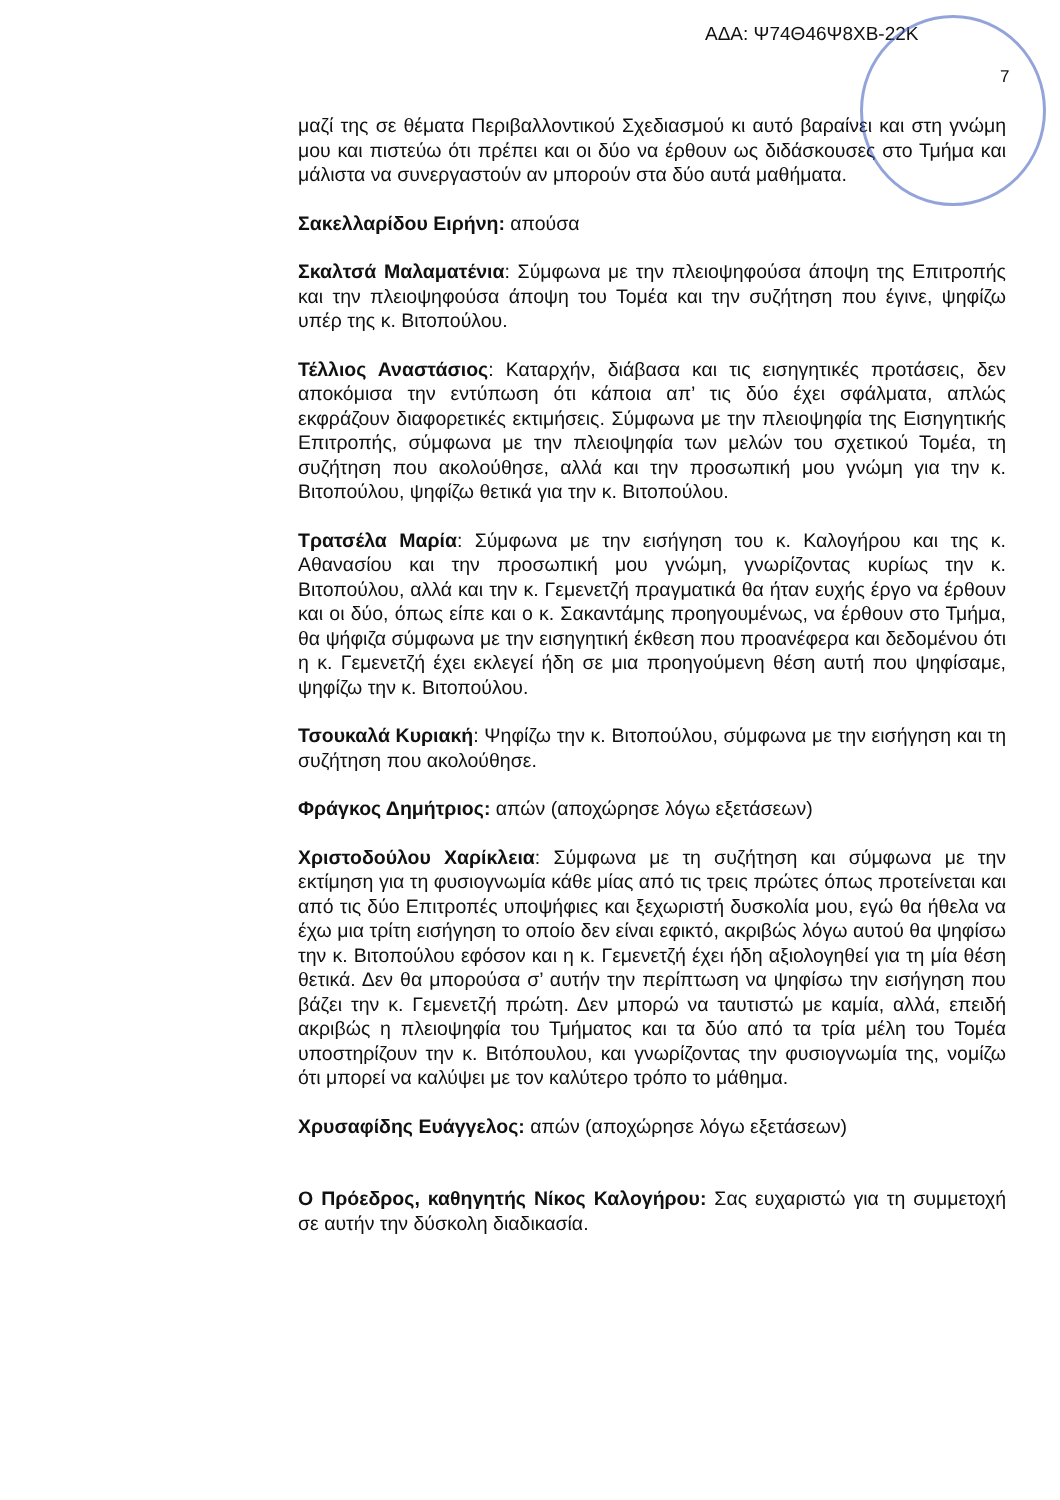ΑΔΑ: Ψ74Θ46Ψ8ΧΒ-22Κ
7
μαζί της σε θέματα Περιβαλλοντικού Σχεδιασμού κι αυτό βαραίνει και στη γνώμη μου και πιστεύω ότι πρέπει και οι δύο να έρθουν ως διδάσκουσες στο Τμήμα και μάλιστα να συνεργαστούν αν μπορούν στα δύο αυτά μαθήματα.
Σακελλαρίδου Ειρήνη: απούσα
Σκαλτσά Μαλαματένια: Σύμφωνα με την πλειοψηφούσα άποψη της Επιτροπής και την πλειοψηφούσα άποψη του Τομέα και την συζήτηση που έγινε, ψηφίζω υπέρ της κ. Βιτοπούλου.
Τέλλιος Αναστάσιος: Καταρχήν, διάβασα και τις εισηγητικές προτάσεις, δεν αποκόμισα την εντύπωση ότι κάποια απ’ τις δύο έχει σφάλματα, απλώς εκφράζουν διαφορετικές εκτιμήσεις. Σύμφωνα με την πλειοψηφία της Εισηγητικής Επιτροπής, σύμφωνα με την πλειοψηφία των μελών του σχετικού Τομέα, τη συζήτηση που ακολούθησε, αλλά και την προσωπική μου γνώμη για την κ. Βιτοπούλου, ψηφίζω θετικά για την κ. Βιτοπούλου.
Τρατσέλα Μαρία: Σύμφωνα με την εισήγηση του κ. Καλογήρου και της κ. Αθανασίου και την προσωπική μου γνώμη, γνωρίζοντας κυρίως την κ. Βιτοπούλου, αλλά και την κ. Γεμενετζή πραγματικά θα ήταν ευχής έργο να έρθουν και οι δύο, όπως είπε και ο κ. Σακαντάμης προηγουμένως, να έρθουν στο Τμήμα, θα ψήφιζα σύμφωνα με την εισηγητική έκθεση που προανέφερα και δεδομένου ότι η κ. Γεμενετζή έχει εκλεγεί ήδη σε μια προηγούμενη θέση αυτή που ψηφίσαμε, ψηφίζω την κ. Βιτοπούλου.
Τσουκαλά Κυριακή: Ψηφίζω την κ. Βιτοπούλου, σύμφωνα με την εισήγηση και τη συζήτηση που ακολούθησε.
Φράγκος Δημήτριος: απών (αποχώρησε λόγω εξετάσεων)
Χριστοδούλου Χαρίκλεια: Σύμφωνα με τη συζήτηση και σύμφωνα με την εκτίμηση για τη φυσιογνωμία κάθε μίας από τις τρεις πρώτες όπως προτείνεται και από τις δύο Επιτροπές υποψήφιες και ξεχωριστή δυσκολία μου, εγώ θα ήθελα να έχω μια τρίτη εισήγηση το οποίο δεν είναι εφικτό, ακριβώς λόγω αυτού θα ψηφίσω την κ. Βιτοπούλου εφόσον και η κ. Γεμενετζή έχει ήδη αξιολογηθεί για τη μία θέση θετικά. Δεν θα μπορούσα σ’ αυτήν την περίπτωση να ψηφίσω την εισήγηση που βάζει την κ. Γεμενετζή πρώτη. Δεν μπορώ να ταυτιστώ με καμία, αλλά, επειδή ακριβώς η πλειοψηφία του Τμήματος και τα δύο από τα τρία μέλη του Τομέα υποστηρίζουν την κ. Βιτόπουλου, και γνωρίζοντας την φυσιογνωμία της, νομίζω ότι μπορεί να καλύψει με τον καλύτερο τρόπο το μάθημα.
Χρυσαφίδης Ευάγγελος: απών (αποχώρησε λόγω εξετάσεων)
Ο Πρόεδρος, καθηγητής Νίκος Καλογήρου: Σας ευχαριστώ για τη συμμετοχή σε αυτήν την δύσκολη διαδικασία.